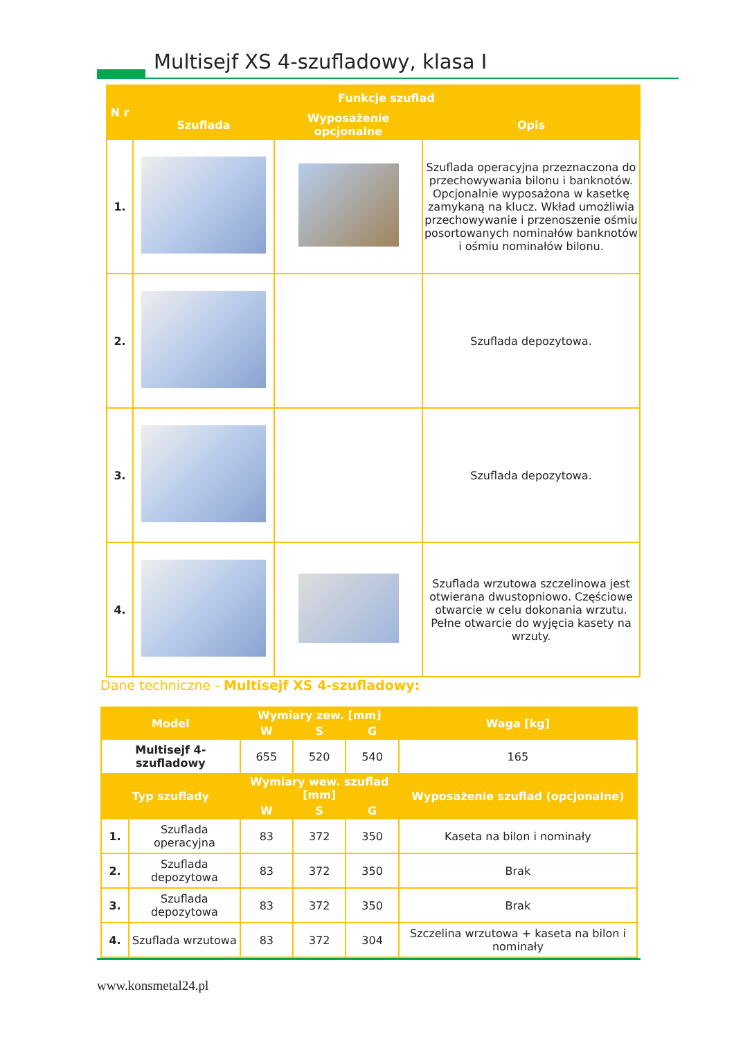Multisejf XS 4-szufladowy, klasa I
| N r | Funkcje szuflad | | |
| --- | --- | --- | --- |
| | Szuflada | Wyposażenie opcjonalne | Opis |
| 1. | | | Szuflada operacyjna przeznaczona do przechowywania bilonu i banknotów. Opcjonalnie wyposażona w kasetkę zamykaną na klucz. Wkład umożliwia przechowywanie i przenoszenie ośmiu posortowanych nominałów banknotów i ośmiu nominałów bilonu. |
| 2. | | | Szuflada depozytowa. |
| 3. | | | Szuflada depozytowa. |
| 4. | | | Szuflada wrzutowa szczelinowa jest otwierana dwustopniowo. Częściowe otwarcie w celu dokonania wrzutu. Pełne otwarcie do wyjęcia kasety na wrzuty. |
Dane techniczne - Multisejf XS 4-szufladowy:
| Model | | Wymiary zew. [mm] | | | Waga [kg] |
| --- | --- | --- | --- | --- | --- |
| | | W | S | G | |
| Multisejf 4-szufladowy | | 655 | 520 | 540 | 165 |
| Typ szuflady | | Wymiary wew. szuflad [mm] | | | Wyposażenie szuflad (opcjonalne) |
| | | W | S | G | |
| 1. | Szuflada operacyjna | 83 | 372 | 350 | Kaseta na bilon i nominały |
| 2. | Szuflada depozytowa | 83 | 372 | 350 | Brak |
| 3. | Szuflada depozytowa | 83 | 372 | 350 | Brak |
| 4. | Szuflada wrzutowa | 83 | 372 | 304 | Szczelina wrzutowa + kaseta na bilon i nominały |
www.konsmetal24.pl